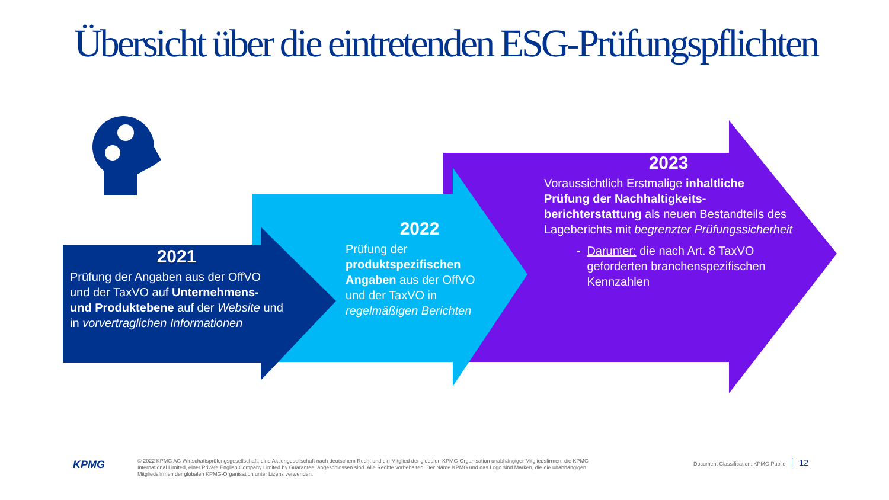Übersicht über die eintretenden ESG-Prüfungspflichten
2021
Prüfung der Angaben aus der OffVO und der TaxVO auf Unternehmens- und Produktebene auf der Website und in vorvertraglichen Informationen
2022
Prüfung der produktspezifischen Angaben aus der OffVO und der TaxVO in regelmäßigen Berichten
2023
Voraussichtlich Erstmalige inhaltliche Prüfung der Nachhaltigkeits-berichterstattung als neuen Bestandteils des Lageberichts mit begrenzter Prüfungssicherheit
- Darunter: die nach Art. 8 TaxVO geforderten branchenspezifischen Kennzahlen
KPMG
© 2022 KPMG AG Wirtschaftsprüfungsgesellschaft, eine Aktiengesellschaft nach deutschem Recht und ein Mitglied der globalen KPMG-Organisation unabhängiger Mitgliedsfirmen, die KPMG International Limited, einer Private English Company Limited by Guarantee, angeschlossen sind. Alle Rechte vorbehalten. Der Name KPMG und das Logo sind Marken, die die unabhängigen Mitgliedsfirmen der globalen KPMG-Organisation unter Lizenz verwenden.
Document Classification: KPMG Public 12